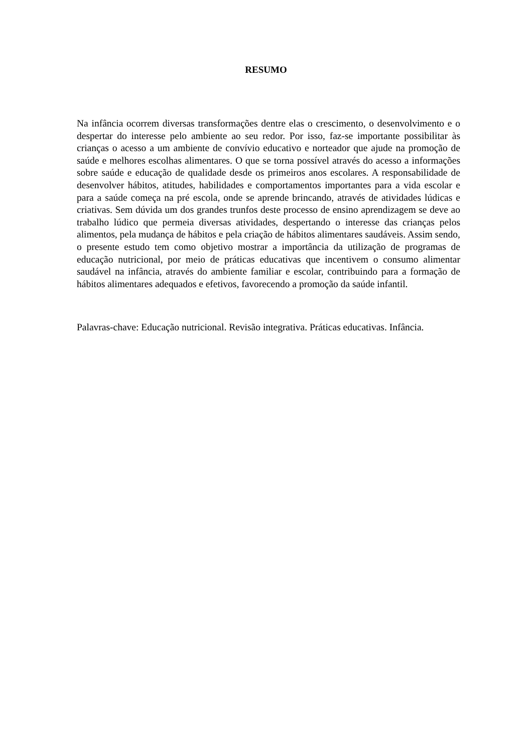RESUMO
Na infância ocorrem diversas transformações dentre elas o crescimento, o desenvolvimento e o despertar do interesse pelo ambiente ao seu redor. Por isso, faz-se importante possibilitar às crianças o acesso a um ambiente de convívio educativo e norteador que ajude na promoção de saúde e melhores escolhas alimentares. O que se torna possível através do acesso a informações sobre saúde e educação de qualidade desde os primeiros anos escolares. A responsabilidade de desenvolver hábitos, atitudes, habilidades e comportamentos importantes para a vida escolar e para a saúde começa na pré escola, onde se aprende brincando, através de atividades lúdicas e criativas. Sem dúvida um dos grandes trunfos deste processo de ensino aprendizagem se deve ao trabalho lúdico que permeia diversas atividades, despertando o interesse das crianças pelos alimentos, pela mudança de hábitos e pela criação de hábitos alimentares saudáveis. Assim sendo, o presente estudo tem como objetivo mostrar a importância da utilização de programas de educação nutricional, por meio de práticas educativas que incentivem o consumo alimentar saudável na infância, através do ambiente familiar e escolar, contribuindo para a formação de hábitos alimentares adequados e efetivos, favorecendo a promoção da saúde infantil.
Palavras-chave: Educação nutricional. Revisão integrativa. Práticas educativas. Infância.